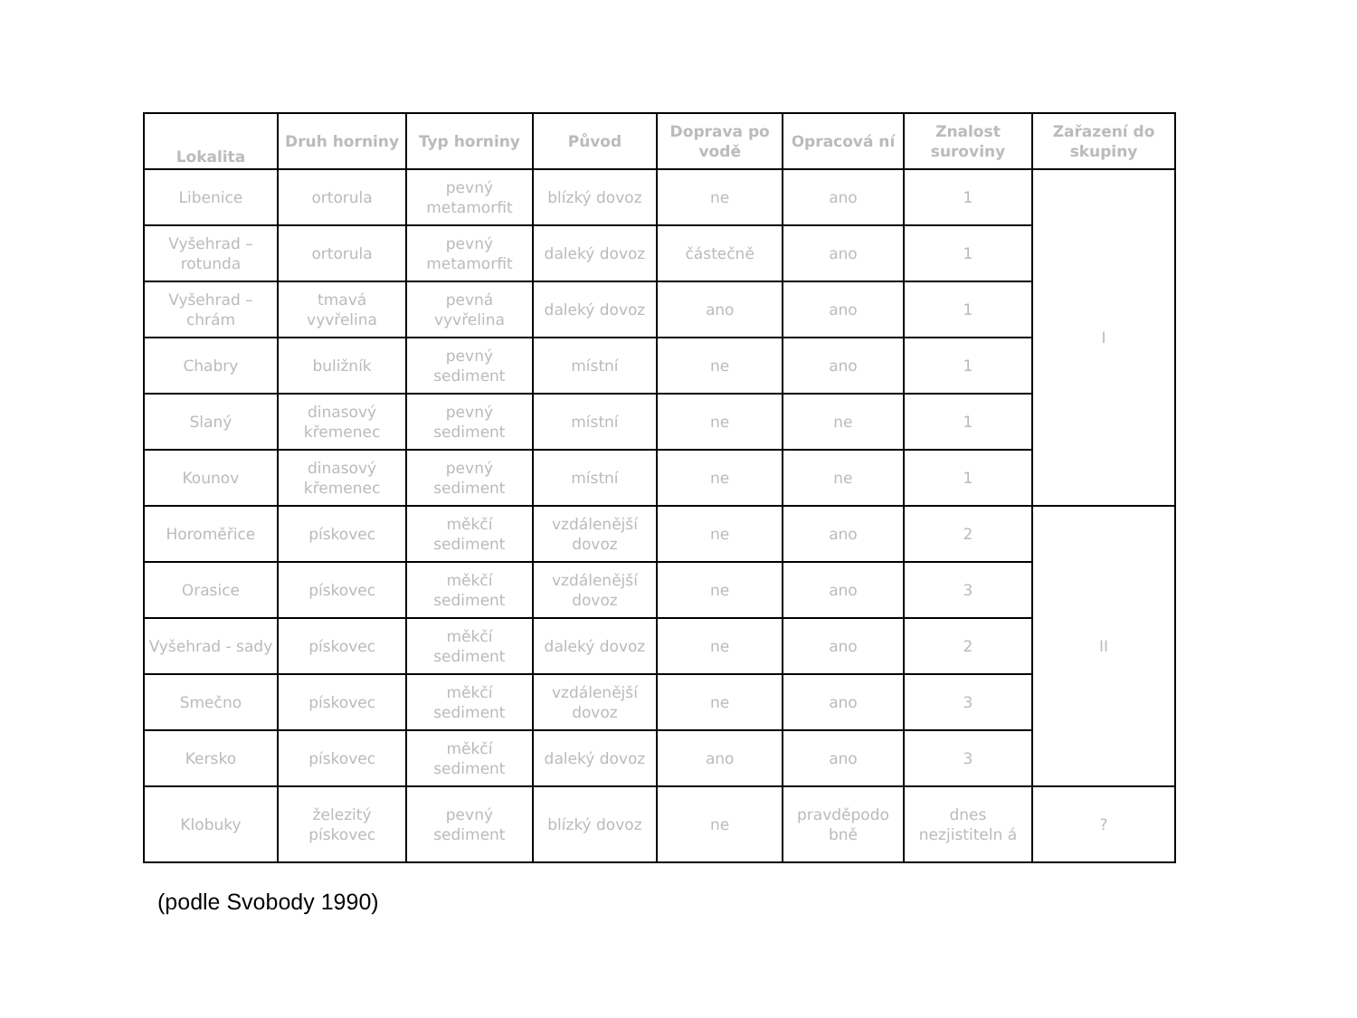| Lokalita | Druh horniny | Typ horniny | Původ | Doprava po vodě | Opracová ní | Znalost suroviny | Zařazení do skupiny |
| --- | --- | --- | --- | --- | --- | --- | --- |
| Libenice | ortorula | pevný metamorfit | blízký dovoz | ne | ano | 1 | I |
| Vyšehrad – rotunda | ortorula | pevný metamorfit | daleký dovoz | částečně | ano | 1 | |
| Vyšehrad – chrám | tmavá vyvřelina | pevná vyvřelina | daleký dovoz | ano | ano | 1 | |
| Chabry | buližník | pevný sediment | místní | ne | ano | 1 | |
| Slaný | dinasový křemenec | pevný sediment | místní | ne | ne | 1 | |
| Kounov | dinasový křemenec | pevný sediment | místní | ne | ne | 1 | |
| Horoměřice | pískovec | měkčí sediment | vzdálenější dovoz | ne | ano | 2 | II |
| Orasice | pískovec | měkčí sediment | vzdálenější dovoz | ne | ano | 3 | |
| Vyšehrad - sady | pískovec | měkčí sediment | daleký dovoz | ne | ano | 2 | |
| Smečno | pískovec | měkčí sediment | vzdálenější dovoz | ne | ano | 3 | |
| Kersko | pískovec | měkčí sediment | daleký dovoz | ano | ano | 3 | |
| Klobuky | železitý pískovec | pevný sediment | blízký dovoz | ne | pravděpodo bně | dnes nezjistiteln á | ? |
(podle Svobody 1990)